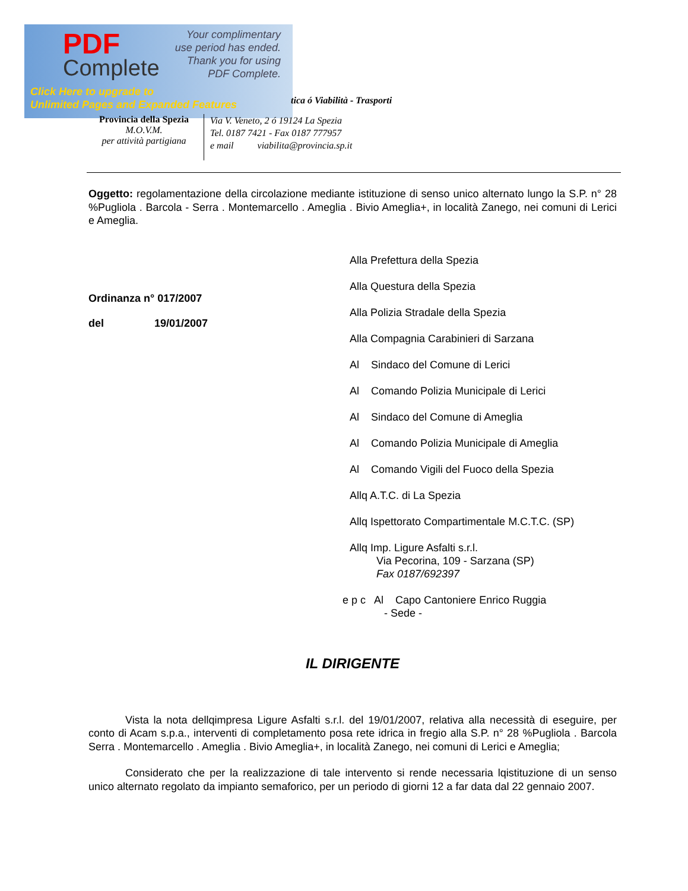PDF
Complete
Your complimentary
use period has ended.
Thank you for using
PDF Complete.
Click Here to upgrade to
Unlimited Pages and Expanded Features
tica ó Viabilità - Trasporti
Provincia della Spezia
M.O.V.M.
per attività partigiana
Via V. Veneto, 2 ó 19124 La Spezia
Tel. 0187 7421 - Fax 0187 777957
e mail viabilita@provincia.sp.it
Oggetto: regolamentazione della circolazione mediante istituzione di senso unico alternato lungo la S.P. n° 28 %Pugliola . Barcola - Serra . Montemarcello . Ameglia . Bivio Ameglia+, in località Zanego, nei comuni di Lerici e Ameglia.
Ordinanza n° 017/2007
del 19/01/2007
Alla Prefettura della Spezia
Alla Questura della Spezia
Alla Polizia Stradale della Spezia
Alla Compagnia Carabinieri di Sarzana
Al Sindaco del Comune di Lerici
Al Comando Polizia Municipale di Lerici
Al Sindaco del Comune di Ameglia
Al Comando Polizia Municipale di Ameglia
Al Comando Vigili del Fuoco della Spezia
Allq A.T.C. di La Spezia
Allq Ispettorato Compartimentale M.C.T.C. (SP)
Allq Imp. Ligure Asfalti s.r.l.
Via Pecorina, 109 - Sarzana (SP)
Fax 0187/692397
e p c Al Capo Cantoniere Enrico Ruggia
- Sede -
IL DIRIGENTE
Vista la nota dellqimpresa Ligure Asfalti s.r.l. del 19/01/2007, relativa alla necessità di eseguire, per conto di Acam s.p.a., interventi di completamento posa rete idrica in fregio alla S.P. n° 28 %Pugliola . Barcola Serra . Montemarcello . Ameglia . Bivio Ameglia+, in località Zanego, nei comuni di Lerici e Ameglia;
Considerato che per la realizzazione di tale intervento si rende necessaria lqistituzione di un senso unico alternato regolato da impianto semaforico, per un periodo di giorni 12 a far data dal 22 gennaio 2007.